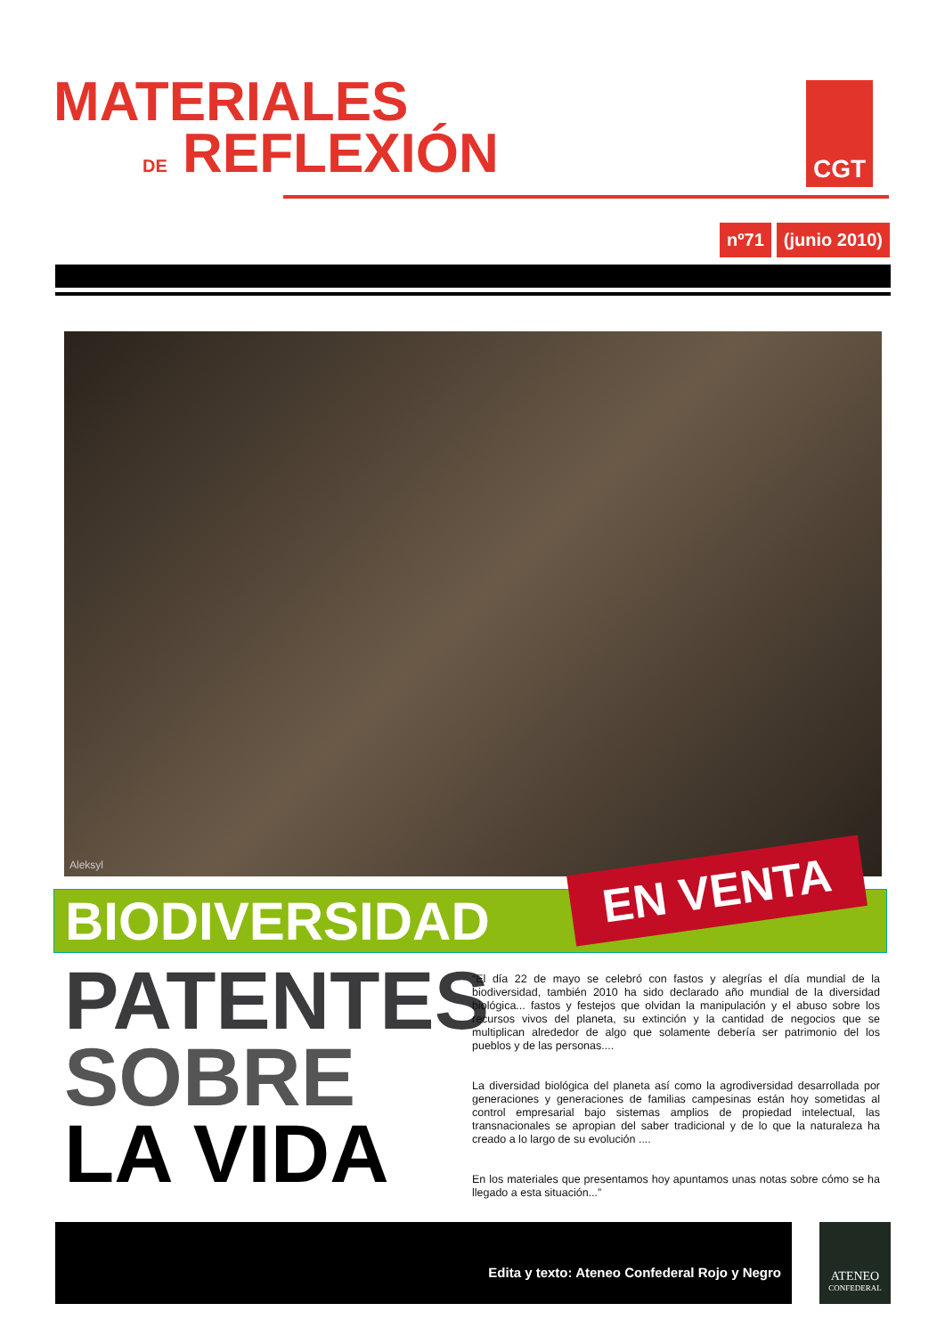MATERIALES
DE REFLEXIÓN
CGT
nº71 (junio 2010)
Aleksyl
BIODIVERSIDAD EN VENTA
PATENTES
SOBRE
LA VIDA
“El día 22 de mayo se celebró con fastos y alegrías el día mundial de la biodiversidad, también 2010 ha sido declarado año mundial de la diversidad biológica... fastos y festejos que olvidan la manipulación y el abuso sobre los recursos vivos del planeta, su extinción y la cantidad de negocios que se multiplican alrededor de algo que solamente debería ser patrimonio del los pueblos y de las personas....
La diversidad biológica del planeta así como la agrodiversidad desarrollada por generaciones y generaciones de familias campesinas están hoy sometidas al control empresarial bajo sistemas amplios de propiedad intelectual, las transnacionales se apropian del saber tradicional y de lo que la naturaleza ha creado a lo largo de su evolución ....
En los materiales que presentamos hoy apuntamos unas notas sobre cómo se ha llegado a esta situación...”
Edita y texto: Ateneo Confederal Rojo y Negro
ATENEO
CONFEDERAL